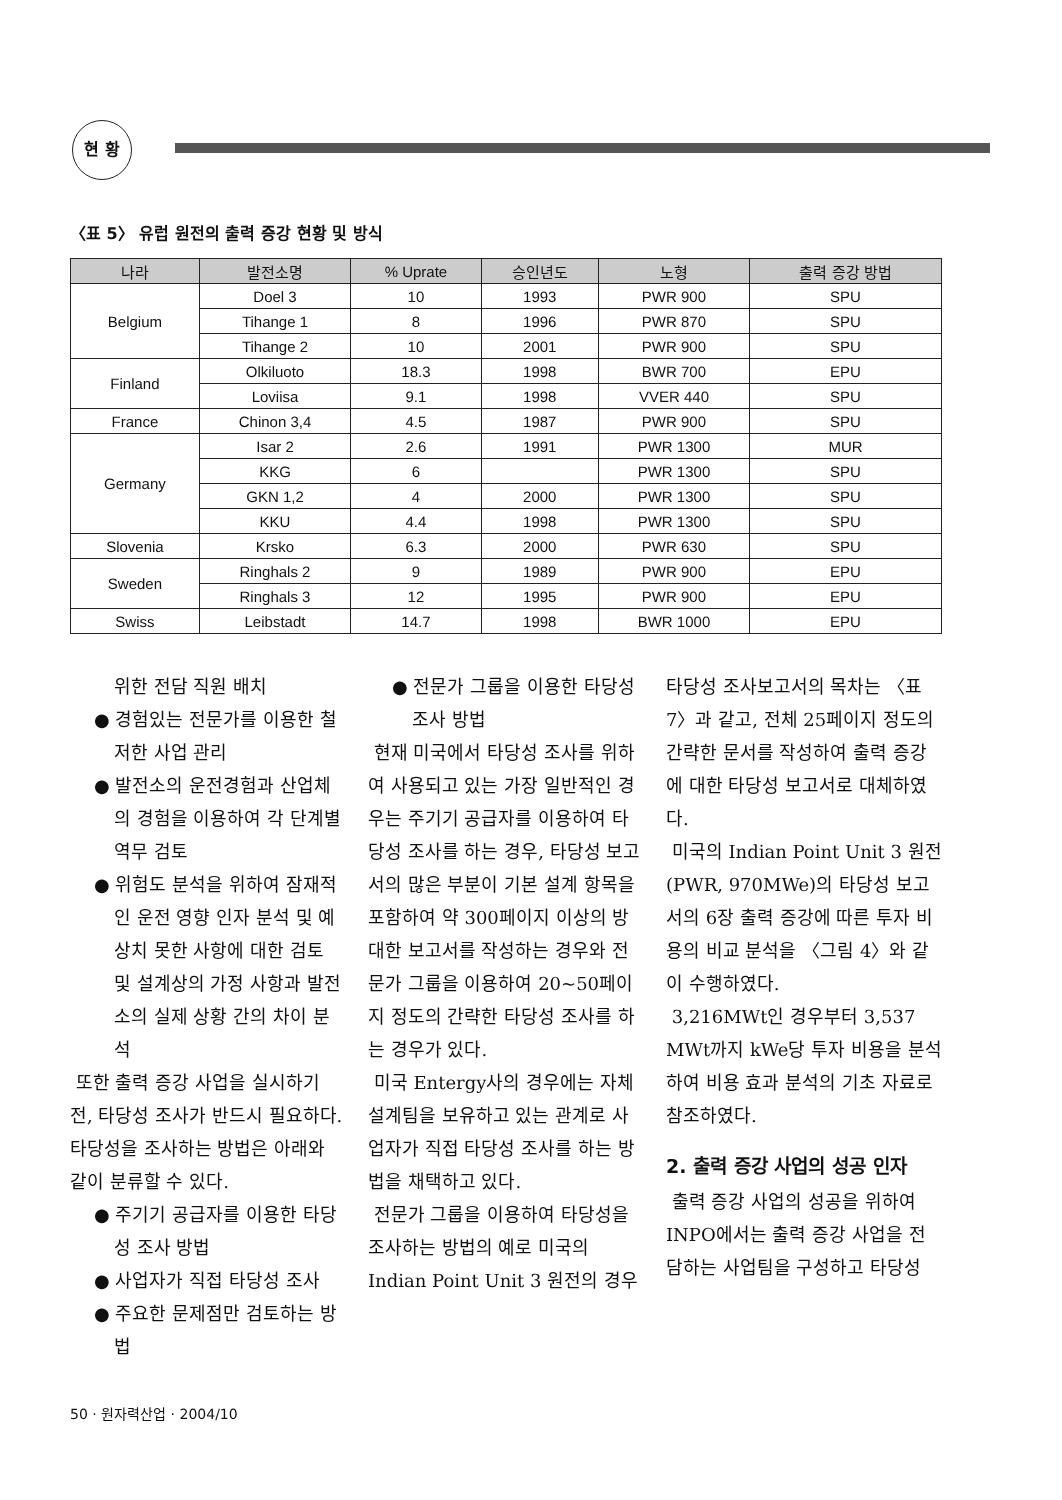현 황
〈표 5〉 유럽 원전의 출력 증강 현황 및 방식
| 나라 | 발전소명 | % Uprate | 승인년도 | 노형 | 출력 증강 방법 |
| --- | --- | --- | --- | --- | --- |
| Belgium | Doel 3 | 10 | 1993 | PWR 900 | SPU |
| | Tihange 1 | 8 | 1996 | PWR 870 | SPU |
| | Tihange 2 | 10 | 2001 | PWR 900 | SPU |
| Finland | Olkiluoto | 18.3 | 1998 | BWR 700 | EPU |
| | Loviisa | 9.1 | 1998 | VVER 440 | SPU |
| France | Chinon 3,4 | 4.5 | 1987 | PWR 900 | SPU |
| Germany | Isar 2 | 2.6 | 1991 | PWR 1300 | MUR |
| | KKG | 6 | | PWR 1300 | SPU |
| | GKN 1,2 | 4 | 2000 | PWR 1300 | SPU |
| | KKU | 4.4 | 1998 | PWR 1300 | SPU |
| Slovenia | Krsko | 6.3 | 2000 | PWR 630 | SPU |
| Sweden | Ringhals 2 | 9 | 1989 | PWR 900 | EPU |
| | Ringhals 3 | 12 | 1995 | PWR 900 | EPU |
| Swiss | Leibstadt | 14.7 | 1998 | BWR 1000 | EPU |
위한 전담 직원 배치
● 경험있는 전문가를 이용한 철저한 사업 관리
● 발전소의 운전경험과 산업체의 경험을 이용하여 각 단계별 역무 검토
● 위험도 분석을 위하여 잠재적인 운전 영향 인자 분석 및 예상치 못한 사항에 대한 검토 및 설계상의 가정 사항과 발전소의 실제 상황 간의 차이 분석
또한 출력 증강 사업을 실시하기 전, 타당성 조사가 반드시 필요하다. 타당성을 조사하는 방법은 아래와 같이 분류할 수 있다.
● 주기기 공급자를 이용한 타당성 조사 방법
● 사업자가 직접 타당성 조사
● 주요한 문제점만 검토하는 방법
● 전문가 그룹을 이용한 타당성 조사 방법
현재 미국에서 타당성 조사를 위하여 사용되고 있는 가장 일반적인 경우는 주기기 공급자를 이용하여 타당성 조사를 하는 경우, 타당성 보고서의 많은 부분이 기본 설계 항목을 포함하여 약 300페이지 이상의 방대한 보고서를 작성하는 경우와 전문가 그룹을 이용하여 20~50페이지 정도의 간략한 타당성 조사를 하는 경우가 있다.
미국 Entergy사의 경우에는 자체 설계팀을 보유하고 있는 관계로 사업자가 직접 타당성 조사를 하는 방법을 채택하고 있다.
전문가 그룹을 이용하여 타당성을 조사하는 방법의 예로 미국의 Indian Point Unit 3 원전의 경우
타당성 조사보고서의 목차는 〈표 7〉과 같고, 전체 25페이지 정도의 간략한 문서를 작성하여 출력 증강에 대한 타당성 보고서로 대체하였다.
미국의 Indian Point Unit 3 원전(PWR, 970MWe)의 타당성 보고서의 6장 출력 증강에 따른 투자 비용의 비교 분석을 〈그림 4〉와 같이 수행하였다.
3,216MWt인 경우부터 3,537 MWt까지 kWe당 투자 비용을 분석하여 비용 효과 분석의 기초 자료로 참조하였다.
2. 출력 증강 사업의 성공 인자
출력 증강 사업의 성공을 위하여 INPO에서는 출력 증강 사업을 전담하는 사업팀을 구성하고 타당성
50 · 원자력산업 · 2004/10